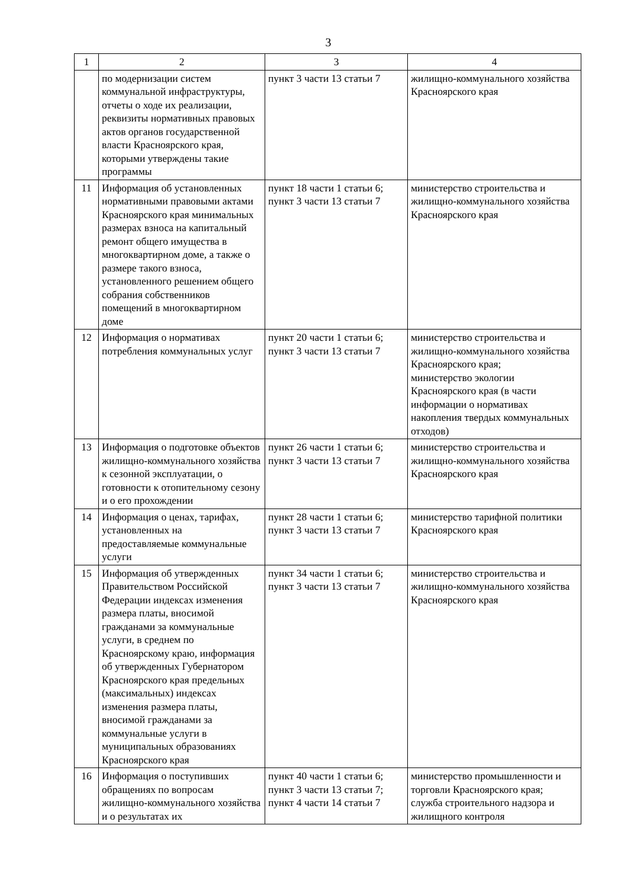3
| 1 | 2 | 3 | 4 |
| | по модернизации систем коммунальной инфраструктуры, отчеты о ходе их реализации, реквизиты нормативных правовых актов органов государственной власти Красноярского края, которыми утверждены такие программы | пункт 3 части 13 статьи 7 | жилищно-коммунального хозяйства Красноярского края |
| 11 | Информация об установленных нормативными правовыми актами Красноярского края минимальных размерах взноса на капитальный ремонт общего имущества в многоквартирном доме, а также о размере такого взноса, установленного решением общего собрания собственников помещений в многоквартирном доме | пункт 18 части 1 статьи 6; пункт 3 части 13 статьи 7 | министерство строительства и жилищно-коммунального хозяйства Красноярского края |
| 12 | Информация о нормативах потребления коммунальных услуг | пункт 20 части 1 статьи 6; пункт 3 части 13 статьи 7 | министерство строительства и жилищно-коммунального хозяйства Красноярского края; министерство экологии Красноярского края (в части информации о нормативах накопления твердых коммунальных отходов) |
| 13 | Информация о подготовке объектов жилищно-коммунального хозяйства к сезонной эксплуатации, о готовности к отопительному сезону и о его прохождении | пункт 26 части 1 статьи 6; пункт 3 части 13 статьи 7 | министерство строительства и жилищно-коммунального хозяйства Красноярского края |
| 14 | Информация о ценах, тарифах, установленных на предоставляемые коммунальные услуги | пункт 28 части 1 статьи 6; пункт 3 части 13 статьи 7 | министерство тарифной политики Красноярского края |
| 15 | Информация об утвержденных Правительством Российской Федерации индексах изменения размера платы, вносимой гражданами за коммунальные услуги, в среднем по Красноярскому краю, информация об утвержденных Губернатором Красноярского края предельных (максимальных) индексах изменения размера платы, вносимой гражданами за коммунальные услуги в муниципальных образованиях Красноярского края | пункт 34 части 1 статьи 6; пункт 3 части 13 статьи 7 | министерство строительства и жилищно-коммунального хозяйства Красноярского края |
| 16 | Информация о поступивших обращениях по вопросам жилищно-коммунального хозяйства и о результатах их | пункт 40 части 1 статьи 6; пункт 3 части 13 статьи 7; пункт 4 части 14 статьи 7 | министерство промышленности и торговли Красноярского края; служба строительного надзора и жилищного контроля |